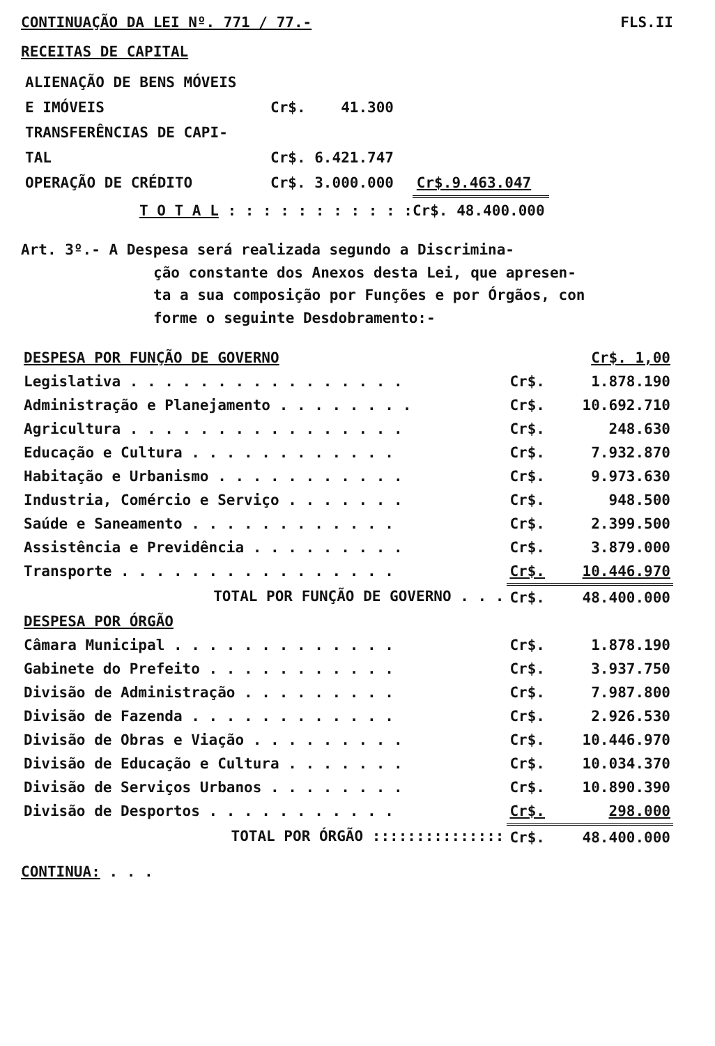CONTINUAÇÃO DA LEI Nº. 771 / 77.- FLS.II
RECEITAS DE CAPITAL
| ALIENAÇÃO DE BENS MÓVEIS | | |
| E IMÓVEIS | Cr$. 41.300 | |
| TRANSFERÊNCIAS DE CAPI- | | |
| TAL | Cr$. 6.421.747 | |
| OPERAÇÃO DE CRÉDITO | Cr$. 3.000.000 | Cr$.9.463.047 |
| T O T A L : : : : : : : : : : :Cr$. 48.400.000 | | |
Art. 3º.- A Despesa será realizada segundo a Discrimina-
ção constante dos Anexos desta Lei, que apresen-
ta a sua composição por Funções e por Órgãos, con
forme o seguinte Desdobramento:-
| DESPESA POR FUNÇÃO DE GOVERNO | | Cr$. 1,00 |
| Legislativa . . . . . . . . . . . . . . . . | Cr$. | 1.878.190 |
| Administração e Planejamento . . . . . . . . | Cr$. | 10.692.710 |
| Agricultura . . . . . . . . . . . . . . . . | Cr$. | 248.630 |
| Educação e Cultura . . . . . . . . . . . . | Cr$. | 7.932.870 |
| Habitação e Urbanismo . . . . . . . . . . . | Cr$. | 9.973.630 |
| Industria, Comércio e Serviço . . . . . . . | Cr$. | 948.500 |
| Saúde e Saneamento . . . . . . . . . . . . | Cr$. | 2.399.500 |
| Assistência e Previdência . . . . . . . . . | Cr$. | 3.879.000 |
| Transporte . . . . . . . . . . . . . . . . | Cr$. | 10.446.970 |
| TOTAL POR FUNÇÃO DE GOVERNO . . . | Cr$. | 48.400.000 |
| DESPESA POR ÓRGÃO | | |
| Câmara Municipal . . . . . . . . . . . . . | Cr$. | 1.878.190 |
| Gabinete do Prefeito . . . . . . . . . . . | Cr$. | 3.937.750 |
| Divisão de Administração . . . . . . . . . | Cr$. | 7.987.800 |
| Divisão de Fazenda . . . . . . . . . . . . | Cr$. | 2.926.530 |
| Divisão de Obras e Viação . . . . . . . . . | Cr$. | 10.446.970 |
| Divisão de Educação e Cultura . . . . . . . | Cr$. | 10.034.370 |
| Divisão de Serviços Urbanos . . . . . . . . | Cr$. | 10.890.390 |
| Divisão de Desportos . . . . . . . . . . . | Cr$. | 298.000 |
| TOTAL POR ÓRGÃO ::::::::::::::: | Cr$. | 48.400.000 |
CONTINUA: . . .